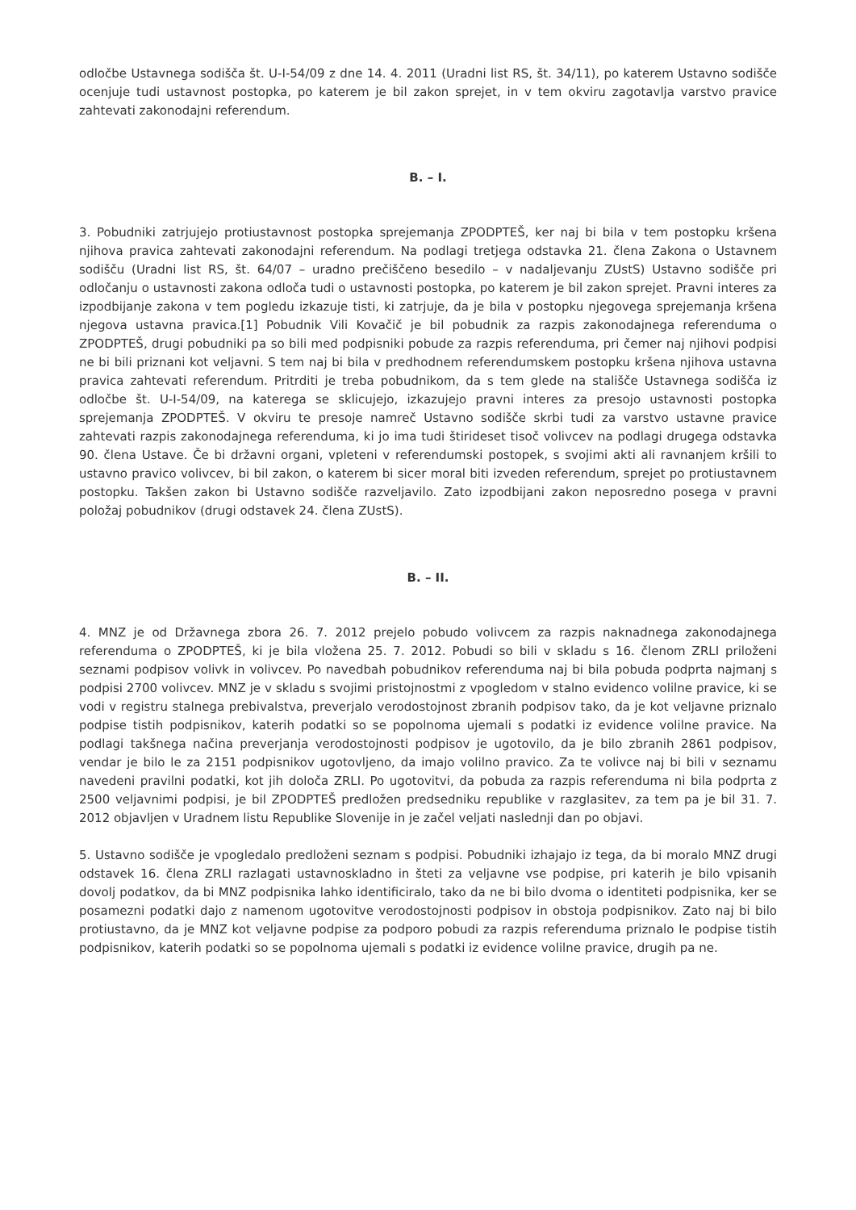odločbe Ustavnega sodišča št. U-I-54/09 z dne 14. 4. 2011 (Uradni list RS, št. 34/11), po katerem Ustavno sodišče ocenjuje tudi ustavnost postopka, po katerem je bil zakon sprejet, in v tem okviru zagotavlja varstvo pravice zahtevati zakonodajni referendum.
B. – I.
3. Pobudniki zatrjujejo protiustavnost postopka sprejemanja ZPODPTEŠ, ker naj bi bila v tem postopku kršena njihova pravica zahtevati zakonodajni referendum. Na podlagi tretjega odstavka 21. člena Zakona o Ustavnem sodišču (Uradni list RS, št. 64/07 – uradno prečiščeno besedilo – v nadaljevanju ZUstS) Ustavno sodišče pri odločanju o ustavnosti zakona odloča tudi o ustavnosti postopka, po katerem je bil zakon sprejet. Pravni interes za izpodbijanje zakona v tem pogledu izkazuje tisti, ki zatrjuje, da je bila v postopku njegovega sprejemanja kršena njegova ustavna pravica.[1] Pobudnik Vili Kovačič je bil pobudnik za razpis zakonodajnega referenduma o ZPODPTEŠ, drugi pobudniki pa so bili med podpisniki pobude za razpis referenduma, pri čemer naj njihovi podpisi ne bi bili priznani kot veljavni. S tem naj bi bila v predhodnem referendumskem postopku kršena njihova ustavna pravica zahtevati referendum. Pritrditi je treba pobudnikom, da s tem glede na stališče Ustavnega sodišča iz odločbe št. U-I-54/09, na katerega se sklicujejo, izkazujejo pravni interes za presojo ustavnosti postopka sprejemanja ZPODPTEŠ. V okviru te presoje namreč Ustavno sodišče skrbi tudi za varstvo ustavne pravice zahtevati razpis zakonodajnega referenduma, ki jo ima tudi štirideset tisoč volivcev na podlagi drugega odstavka 90. člena Ustave. Če bi državni organi, vpleteni v referendumski postopek, s svojimi akti ali ravnanjem kršili to ustavno pravico volivcev, bi bil zakon, o katerem bi sicer moral biti izveden referendum, sprejet po protiustavnem postopku. Takšen zakon bi Ustavno sodišče razveljavilo. Zato izpodbijani zakon neposredno posega v pravni položaj pobudnikov (drugi odstavek 24. člena ZUstS).
B. – II.
4. MNZ je od Državnega zbora 26. 7. 2012 prejelo pobudo volivcem za razpis naknadnega zakonodajnega referenduma o ZPODPTEŠ, ki je bila vložena 25. 7. 2012. Pobudi so bili v skladu s 16. členom ZRLI priloženi seznami podpisov volivk in volivcev. Po navedbah pobudnikov referenduma naj bi bila pobuda podprta najmanj s podpisi 2700 volivcev. MNZ je v skladu s svojimi pristojnostmi z vpogledom v stalno evidenco volilne pravice, ki se vodi v registru stalnega prebivalstva, preverjalo verodostojnost zbranih podpisov tako, da je kot veljavne priznalo podpise tistih podpisnikov, katerih podatki so se popolnoma ujemali s podatki iz evidence volilne pravice. Na podlagi takšnega načina preverjanja verodostojnosti podpisov je ugotovilo, da je bilo zbranih 2861 podpisov, vendar je bilo le za 2151 podpisnikov ugotovljeno, da imajo volilno pravico. Za te volivce naj bi bili v seznamu navedeni pravilni podatki, kot jih določa ZRLI. Po ugotovitvi, da pobuda za razpis referenduma ni bila podprta z 2500 veljavnimi podpisi, je bil ZPODPTEŠ predložen predsedniku republike v razglasitev, za tem pa je bil 31. 7. 2012 objavljen v Uradnem listu Republike Slovenije in je začel veljati naslednji dan po objavi.
5. Ustavno sodišče je vpogledalo predloženi seznam s podpisi. Pobudniki izhajajo iz tega, da bi moralo MNZ drugi odstavek 16. člena ZRLI razlagati ustavnoskladno in šteti za veljavne vse podpise, pri katerih je bilo vpisanih dovolj podatkov, da bi MNZ podpisnika lahko identificiralo, tako da ne bi bilo dvoma o identiteti podpisnika, ker se posamezni podatki dajo z namenom ugotovitve verodostojnosti podpisov in obstoja podpisnikov. Zato naj bi bilo protiustavno, da je MNZ kot veljavne podpise za podporo pobudi za razpis referenduma priznalo le podpise tistih podpisnikov, katerih podatki so se popolnoma ujemali s podatki iz evidence volilne pravice, drugih pa ne.